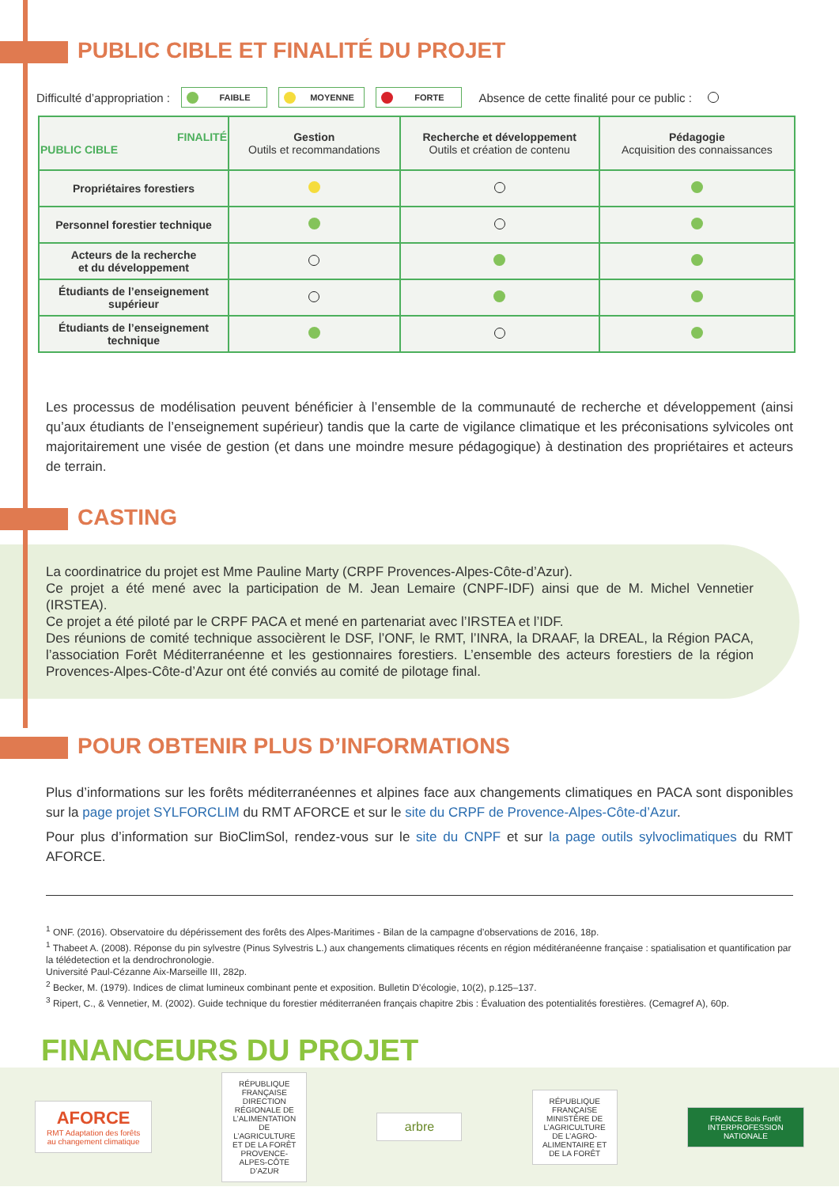PUBLIC CIBLE ET FINALITÉ DU PROJET
Difficulté d’appropriation : FAIBLE MOYENNE FORTE Absence de cette finalité pour ce public :
| FINALITÉ PUBLIC CIBLE | Gestion Outils et recommandations | Recherche et développement Outils et création de contenu | Pédagogie Acquisition des connaissances |
| --- | --- | --- | --- |
| Propriétaires forestiers | | | |
| Personnel forestier technique | | | |
| Acteurs de la recherche et du développement | | | |
| Étudiants de l’enseignement supérieur | | | |
| Étudiants de l’enseignement technique | | | |
Les processus de modélisation peuvent bénéficier à l’ensemble de la communauté de recherche et développement (ainsi qu’aux étudiants de l’enseignement supérieur) tandis que la carte de vigilance climatique et les préconisations sylvicoles ont majoritairement une visée de gestion (et dans une moindre mesure pédagogique) à destination des propriétaires et acteurs de terrain.
CASTING
La coordinatrice du projet est Mme Pauline Marty (CRPF Provences-Alpes-Côte-d’Azur).
Ce projet a été mené avec la participation de M. Jean Lemaire (CNPF-IDF) ainsi que de M. Michel Vennetier (IRSTEA).
Ce projet a été piloté par le CRPF PACA et mené en partenariat avec l’IRSTEA et l’IDF.
Des réunions de comité technique associèrent le DSF, l’ONF, le RMT, l’INRA, la DRAAF, la DREAL, la Région PACA, l’association Forêt Méditerranéenne et les gestionnaires forestiers. L’ensemble des acteurs forestiers de la région Provences-Alpes-Côte-d’Azur ont été conviés au comité de pilotage final.
POUR OBTENIR PLUS D’INFORMATIONS
Plus d’informations sur les forêts méditerranéennes et alpines face aux changements climatiques en PACA sont disponibles sur la page projet SYLFORCLIM du RMT AFORCE et sur le site du CRPF de Provence-Alpes-Côte-d’Azur.
Pour plus d’information sur BioClimSol, rendez-vous sur le site du CNPF et sur la page outils sylvoclimatiques du RMT AFORCE.
<sup>1</sup> ONF. (2016). Observatoire du dépérissement des forêts des Alpes-Maritimes - Bilan de la campagne d’observations de 2016, 18p.
<sup>1</sup> Thabeet A. (2008). Réponse du pin sylvestre (Pinus Sylvestris L.) aux changements climatiques récents en région méditéranéenne française : spatialisation et quantification par la télédetection et la dendrochronologie.
Université Paul-Cézanne Aix-Marseille III, 282p.
<sup>2</sup> Becker, M. (1979). Indices de climat lumineux combinant pente et exposition. Bulletin D’écologie, 10(2), p.125–137.
<sup>3</sup> Ripert, C., & Vennetier, M. (2002). Guide technique du forestier méditerranéen français chapitre 2bis : Évaluation des potentialités forestières. (Cemagref A), 60p.
FINANCEURS DU PROJET
AFORCE
RMT Adaptation des forêts au changement climatique
RÉPUBLIQUE FRANÇAISE
DIRECTION RÉGIONALE DE L’ALIMENTATION DE L’AGRICULTURE ET DE LA FORÊT PROVENCE-ALPES-CÔTE D’AZUR
arbre
RÉPUBLIQUE FRANÇAISE
MINISTÈRE DE L’AGRICULTURE DE L’AGRO-ALIMENTAIRE ET DE LA FORÊT
FRANCE Bois Forêt
INTERPROFESSION NATIONALE